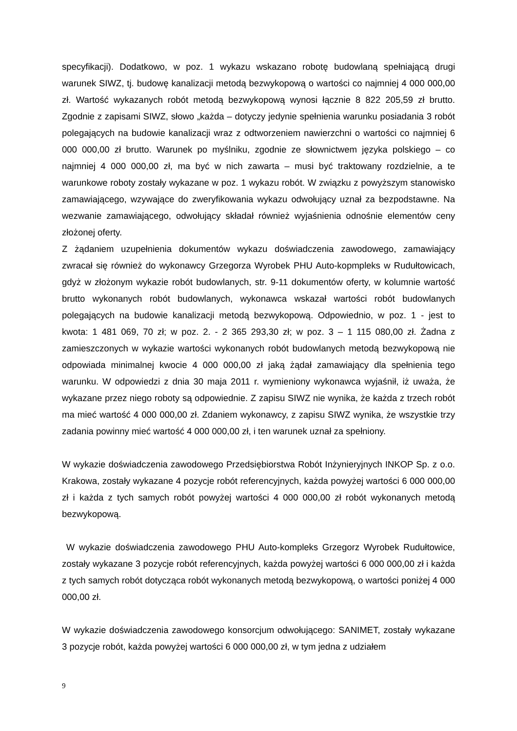specyfikacji). Dodatkowo, w poz. 1 wykazu wskazano robotę budowlaną spełniającą drugi warunek SIWZ, tj. budowę kanalizacji metodą bezwykopową o wartości co najmniej 4 000 000,00 zł. Wartość wykazanych robót metodą bezwykopową wynosi łącznie 8 822 205,59 zł brutto. Zgodnie z zapisami SIWZ, słowo „każda – dotyczy jedynie spełnienia warunku posiadania 3 robót polegających na budowie kanalizacji wraz z odtworzeniem nawierzchni o wartości co najmniej 6 000 000,00 zł brutto. Warunek po myślniku, zgodnie ze słownictwem języka polskiego – co najmniej 4 000 000,00 zł, ma być w nich zawarta – musi być traktowany rozdzielnie, a te warunkowe roboty zostały wykazane w poz. 1 wykazu robót. W związku z powyższym stanowisko zamawiającego, wzywające do zweryfikowania wykazu odwołujący uznał za bezpodstawne. Na wezwanie zamawiającego, odwołujący składał również wyjaśnienia odnośnie elementów ceny złożonej oferty.
Z żądaniem uzupełnienia dokumentów wykazu doświadczenia zawodowego, zamawiający zwracał się również do wykonawcy Grzegorza Wyrobek PHU Auto-kopmpleks w Rudułtowicach, gdyż w złożonym wykazie robót budowlanych, str. 9-11 dokumentów oferty, w kolumnie wartość brutto wykonanych robót budowlanych, wykonawca wskazał wartości robót budowlanych polegających na budowie kanalizacji metodą bezwykopową. Odpowiednio, w poz. 1 - jest to kwota: 1 481 069, 70 zł; w poz. 2. - 2 365 293,30 zł; w poz. 3 – 1 115 080,00 zł. Żadna z zamieszczonych w wykazie wartości wykonanych robót budowlanych metodą bezwykopową nie odpowiada minimalnej kwocie 4 000 000,00 zł jaką żądał zamawiający dla spełnienia tego warunku. W odpowiedzi z dnia 30 maja 2011 r. wymieniony wykonawca wyjaśnił, iż uważa, że wykazane przez niego roboty są odpowiednie. Z zapisu SIWZ nie wynika, że każda z trzech robót ma mieć wartość 4 000 000,00 zł. Zdaniem wykonawcy, z zapisu SIWZ wynika, że wszystkie trzy zadania powinny mieć wartość 4 000 000,00 zł, i ten warunek uznał za spełniony.
W wykazie doświadczenia zawodowego Przedsiębiorstwa Robót Inżynieryjnych INKOP Sp. z o.o. Krakowa, zostały wykazane 4 pozycje robót referencyjnych, każda powyżej wartości 6 000 000,00 zł i każda z tych samych robót powyżej wartości 4 000 000,00 zł robót wykonanych metodą bezwykopową.
W wykazie doświadczenia zawodowego PHU Auto-kompleks Grzegorz Wyrobek Rudułtowice, zostały wykazane 3 pozycje robót referencyjnych, każda powyżej wartości 6 000 000,00 zł i każda z tych samych robót dotycząca robót wykonanych metodą bezwykopową, o wartości poniżej 4 000 000,00 zł.
W wykazie doświadczenia zawodowego konsorcjum odwołującego: SANIMET, zostały wykazane 3 pozycje robót, każda powyżej wartości 6 000 000,00 zł, w tym jedna z udziałem
9